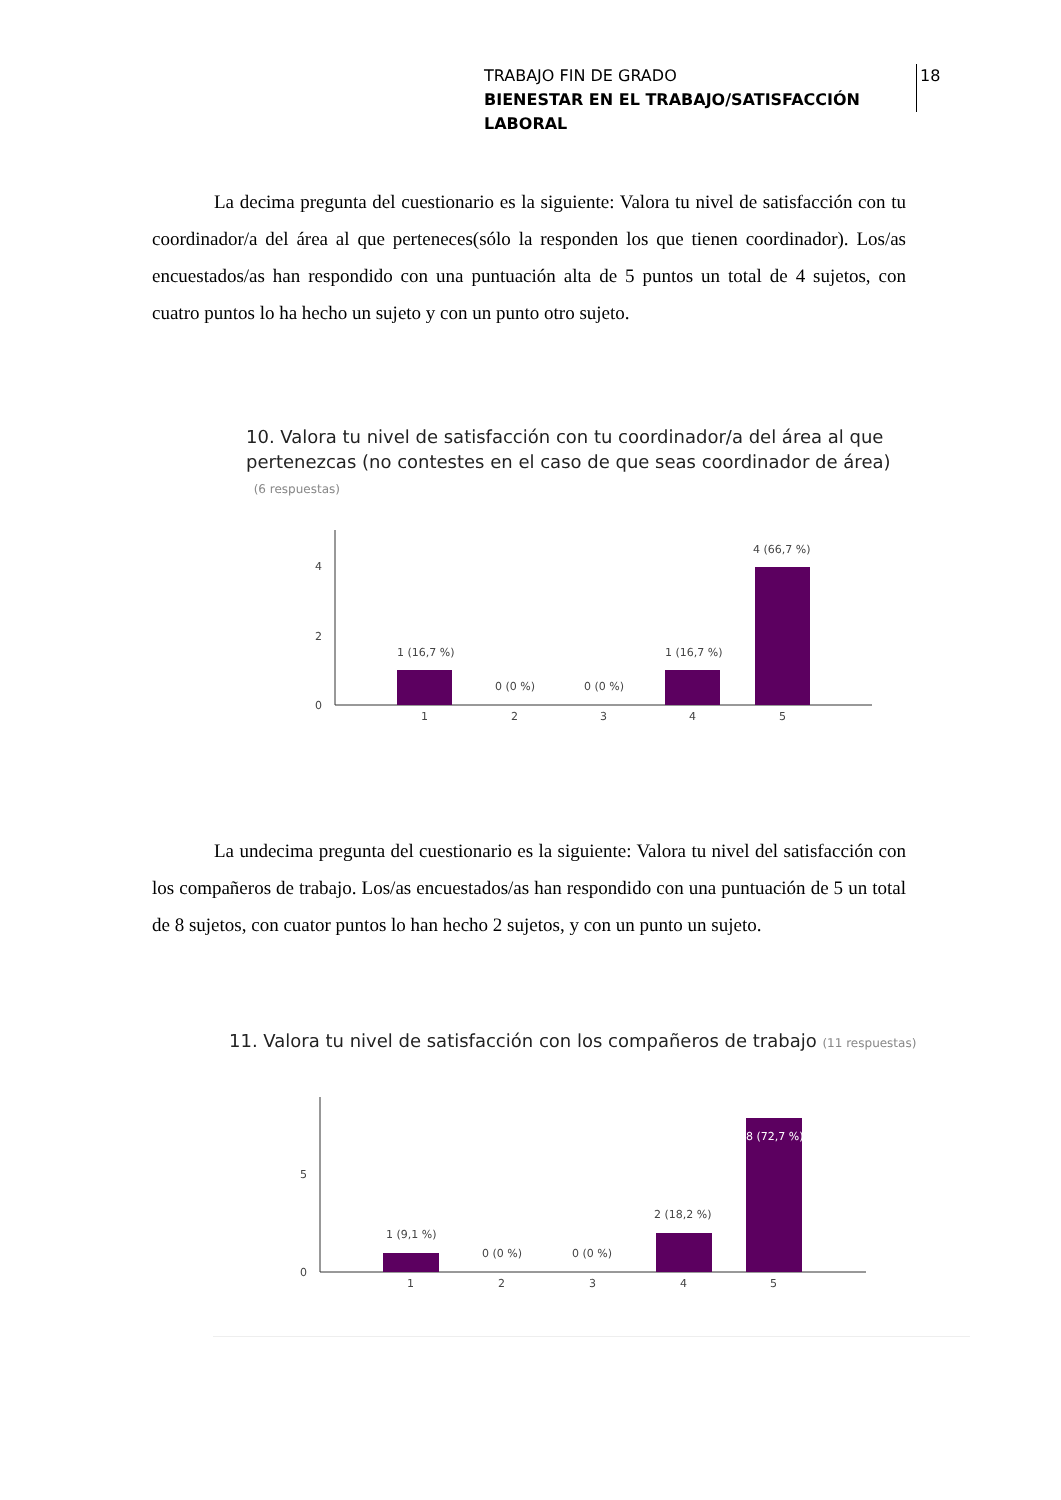TRABAJO FIN DE GRADO
BIENESTAR EN EL TRABAJO/SATISFACCIÓN LABORAL
18
La decima pregunta del cuestionario es la siguiente: Valora tu nivel de satisfacción con tu coordinador/a del área al que perteneces(sólo la responden los que tienen coordinador). Los/as encuestados/as han respondido con una puntuación alta de 5 puntos un total de 4 sujetos, con cuatro puntos lo ha hecho un sujeto y con un punto otro sujeto.
10. Valora tu nivel de satisfacción con tu coordinador/a del área al que
pertenezcas (no contestes en el caso de que seas coordinador de área)
(6 respuestas)
4
2
0
1 (16,7 %)
0 (0 %)
0 (0 %)
1 (16,7 %)
4 (66,7 %)
1
2
3
4
5
La undecima pregunta del cuestionario es la siguiente: Valora tu nivel del satisfacción con los compañeros de trabajo. Los/as encuestados/as han respondido con una puntuación de 5 un total de 8 sujetos, con cuator puntos lo han hecho 2 sujetos, y con un punto un sujeto.
11. Valora tu nivel de satisfacción con los compañeros de trabajo (11 respuestas)
5
0
1 (9,1 %)
0 (0 %)
0 (0 %)
2 (18,2 %)
8 (72,7 %)
1
2
3
4
5